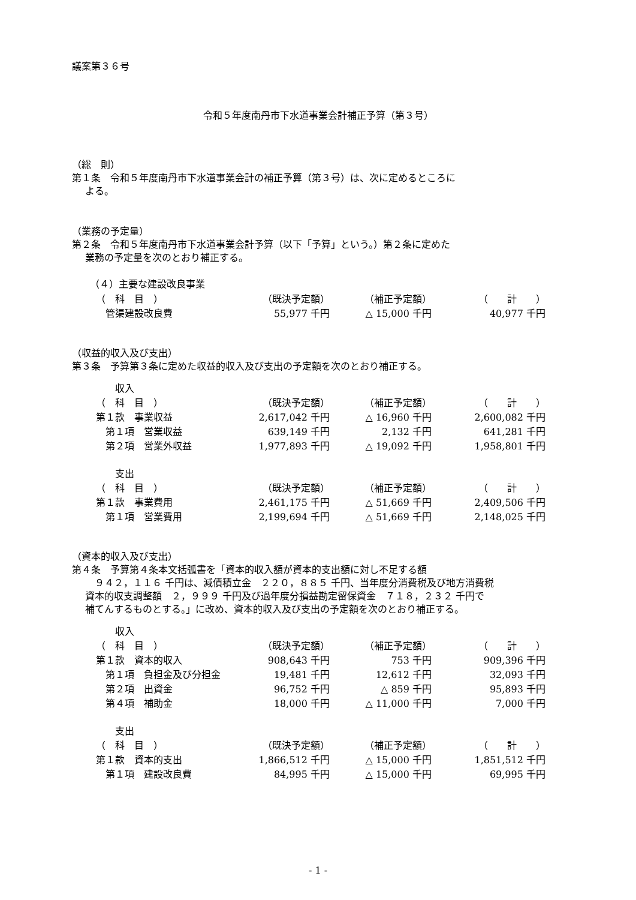議案第３６号
令和５年度南丹市下水道事業会計補正予算（第３号）
（総　則）
第１条　令和５年度南丹市下水道事業会計の補正予算（第３号）は、次に定めるところに
よる。
（業務の予定量）
第２条　令和５年度南丹市下水道事業会計予算（以下「予算」という。）第２条に定めた
業務の予定量を次のとおり補正する。
（４）主要な建設改良事業
| （ 科 目 ） | （既決予定額） | （補正予定額） | （ 計 ） |
| 管渠建設改良費 | 55,977 千円 | △ 15,000 千円 | 40,977 千円 |
（収益的収入及び支出）
第３条　予算第３条に定めた収益的収入及び支出の予定額を次のとおり補正する。
| 収入 | | | |
| （ 科 目 ） | （既決予定額） | （補正予定額） | （ 計 ） |
| 第１款 事業収益 | 2,617,042 千円 | △ 16,960 千円 | 2,600,082 千円 |
| 第１項 営業収益 | 639,149 千円 | 2,132 千円 | 641,281 千円 |
| 第２項 営業外収益 | 1,977,893 千円 | △ 19,092 千円 | 1,958,801 千円 |
| 支出 | | | |
| （ 科 目 ） | （既決予定額） | （補正予定額） | （ 計 ） |
| 第１款 事業費用 | 2,461,175 千円 | △ 51,669 千円 | 2,409,506 千円 |
| 第１項 営業費用 | 2,199,694 千円 | △ 51,669 千円 | 2,148,025 千円 |
（資本的収入及び支出）
第４条　予算第４条本文括弧書を「資本的収入額が資本的支出額に対し不足する額
　９４２，１１６ 千円は、減債積立金　２２０，８８５ 千円、当年度分消費税及び地方消費税
資本的収支調整額　２，９９９ 千円及び過年度分損益勘定留保資金　７１８，２３２ 千円で
補てんするものとする。」に改め、資本的収入及び支出の予定額を次のとおり補正する。
| 収入 | | | |
| （ 科 目 ） | （既決予定額） | （補正予定額） | （ 計 ） |
| 第１款 資本的収入 | 908,643 千円 | 753 千円 | 909,396 千円 |
| 第１項 負担金及び分担金 | 19,481 千円 | 12,612 千円 | 32,093 千円 |
| 第２項 出資金 | 96,752 千円 | △ 859 千円 | 95,893 千円 |
| 第４項 補助金 | 18,000 千円 | △ 11,000 千円 | 7,000 千円 |
| 支出 | | | |
| （ 科 目 ） | （既決予定額） | （補正予定額） | （ 計 ） |
| 第１款 資本的支出 | 1,866,512 千円 | △ 15,000 千円 | 1,851,512 千円 |
| 第１項 建設改良費 | 84,995 千円 | △ 15,000 千円 | 69,995 千円 |
- 1 -